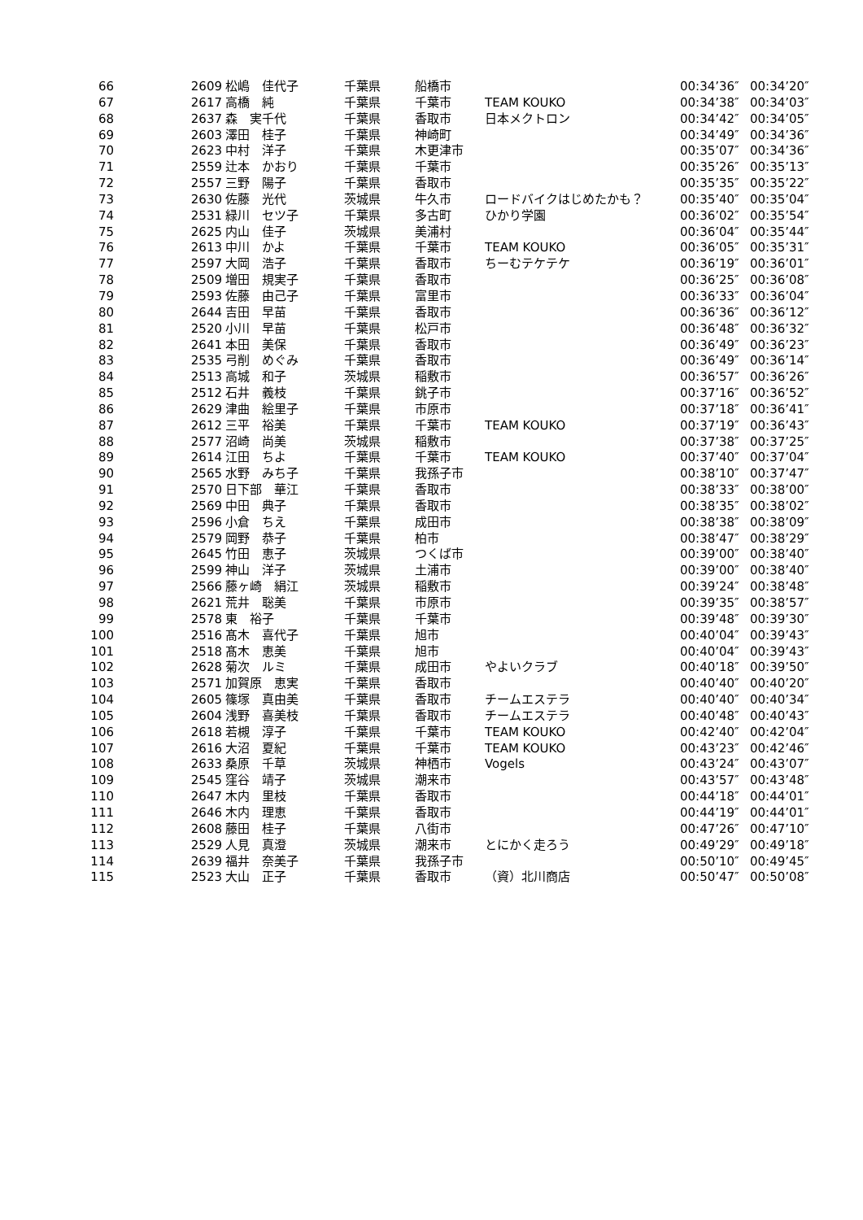| 66 | 2609 | 松嶋 佳代子 | 千葉県 | 船橋市 | | 00:34’36″ | 00:34’20″ |
| 67 | 2617 | 高橋 純 | 千葉県 | 千葉市 | TEAM KOUKO | 00:34’38″ | 00:34’03″ |
| 68 | 2637 | 森 実千代 | 千葉県 | 香取市 | 日本メクトロン | 00:34’42″ | 00:34’05″ |
| 69 | 2603 | 澤田 桂子 | 千葉県 | 神崎町 | | 00:34’49″ | 00:34’36″ |
| 70 | 2623 | 中村 洋子 | 千葉県 | 木更津市 | | 00:35’07″ | 00:34’36″ |
| 71 | 2559 | 辻本 かおり | 千葉県 | 千葉市 | | 00:35’26″ | 00:35’13″ |
| 72 | 2557 | 三野 陽子 | 千葉県 | 香取市 | | 00:35’35″ | 00:35’22″ |
| 73 | 2630 | 佐藤 光代 | 茨城県 | 牛久市 | ロードバイクはじめたかも？ | 00:35’40″ | 00:35’04″ |
| 74 | 2531 | 緑川 セツ子 | 千葉県 | 多古町 | ひかり学園 | 00:36’02″ | 00:35’54″ |
| 75 | 2625 | 内山 佳子 | 茨城県 | 美浦村 | | 00:36’04″ | 00:35’44″ |
| 76 | 2613 | 中川 かよ | 千葉県 | 千葉市 | TEAM KOUKO | 00:36’05″ | 00:35’31″ |
| 77 | 2597 | 大岡 浩子 | 千葉県 | 香取市 | ちーむテケテケ | 00:36’19″ | 00:36’01″ |
| 78 | 2509 | 増田 規実子 | 千葉県 | 香取市 | | 00:36’25″ | 00:36’08″ |
| 79 | 2593 | 佐藤 由己子 | 千葉県 | 富里市 | | 00:36’33″ | 00:36’04″ |
| 80 | 2644 | 吉田 早苗 | 千葉県 | 香取市 | | 00:36’36″ | 00:36’12″ |
| 81 | 2520 | 小川 早苗 | 千葉県 | 松戸市 | | 00:36’48″ | 00:36’32″ |
| 82 | 2641 | 本田 美保 | 千葉県 | 香取市 | | 00:36’49″ | 00:36’23″ |
| 83 | 2535 | 弓削 めぐみ | 千葉県 | 香取市 | | 00:36’49″ | 00:36’14″ |
| 84 | 2513 | 高城 和子 | 茨城県 | 稲敷市 | | 00:36’57″ | 00:36’26″ |
| 85 | 2512 | 石井 義枝 | 千葉県 | 銚子市 | | 00:37’16″ | 00:36’52″ |
| 86 | 2629 | 津曲 絵里子 | 千葉県 | 市原市 | | 00:37’18″ | 00:36’41″ |
| 87 | 2612 | 三平 裕美 | 千葉県 | 千葉市 | TEAM KOUKO | 00:37’19″ | 00:36’43″ |
| 88 | 2577 | 沼崎 尚美 | 茨城県 | 稲敷市 | | 00:37’38″ | 00:37’25″ |
| 89 | 2614 | 江田 ちよ | 千葉県 | 千葉市 | TEAM KOUKO | 00:37’40″ | 00:37’04″ |
| 90 | 2565 | 水野 みち子 | 千葉県 | 我孫子市 | | 00:38’10″ | 00:37’47″ |
| 91 | 2570 | 日下部 華江 | 千葉県 | 香取市 | | 00:38’33″ | 00:38’00″ |
| 92 | 2569 | 中田 典子 | 千葉県 | 香取市 | | 00:38’35″ | 00:38’02″ |
| 93 | 2596 | 小倉 ちえ | 千葉県 | 成田市 | | 00:38’38″ | 00:38’09″ |
| 94 | 2579 | 岡野 恭子 | 千葉県 | 柏市 | | 00:38’47″ | 00:38’29″ |
| 95 | 2645 | 竹田 恵子 | 茨城県 | つくば市 | | 00:39’00″ | 00:38’40″ |
| 96 | 2599 | 神山 洋子 | 茨城県 | 土浦市 | | 00:39’00″ | 00:38’40″ |
| 97 | 2566 | 藤ヶ崎 絹江 | 茨城県 | 稲敷市 | | 00:39’24″ | 00:38’48″ |
| 98 | 2621 | 荒井 聡美 | 千葉県 | 市原市 | | 00:39’35″ | 00:38’57″ |
| 99 | 2578 | 東 裕子 | 千葉県 | 千葉市 | | 00:39’48″ | 00:39’30″ |
| 100 | 2516 | 髙木 喜代子 | 千葉県 | 旭市 | | 00:40’04″ | 00:39’43″ |
| 101 | 2518 | 髙木 恵美 | 千葉県 | 旭市 | | 00:40’04″ | 00:39’43″ |
| 102 | 2628 | 菊次 ルミ | 千葉県 | 成田市 | やよいクラブ | 00:40’18″ | 00:39’50″ |
| 103 | 2571 | 加賀原 恵実 | 千葉県 | 香取市 | | 00:40’40″ | 00:40’20″ |
| 104 | 2605 | 篠塚 真由美 | 千葉県 | 香取市 | チームエステラ | 00:40’40″ | 00:40’34″ |
| 105 | 2604 | 浅野 喜美枝 | 千葉県 | 香取市 | チームエステラ | 00:40’48″ | 00:40’43″ |
| 106 | 2618 | 若槻 淳子 | 千葉県 | 千葉市 | TEAM KOUKO | 00:42’40″ | 00:42’04″ |
| 107 | 2616 | 大沼 夏紀 | 千葉県 | 千葉市 | TEAM KOUKO | 00:43’23″ | 00:42’46″ |
| 108 | 2633 | 桑原 千草 | 茨城県 | 神栖市 | Vogels | 00:43’24″ | 00:43’07″ |
| 109 | 2545 | 窪谷 靖子 | 茨城県 | 潮来市 | | 00:43’57″ | 00:43’48″ |
| 110 | 2647 | 木内 里枝 | 千葉県 | 香取市 | | 00:44’18″ | 00:44’01″ |
| 111 | 2646 | 木内 理恵 | 千葉県 | 香取市 | | 00:44’19″ | 00:44’01″ |
| 112 | 2608 | 藤田 桂子 | 千葉県 | 八街市 | | 00:47’26″ | 00:47’10″ |
| 113 | 2529 | 人見 真澄 | 茨城県 | 潮来市 | とにかく走ろう | 00:49’29″ | 00:49’18″ |
| 114 | 2639 | 福井 奈美子 | 千葉県 | 我孫子市 | | 00:50’10″ | 00:49’45″ |
| 115 | 2523 | 大山 正子 | 千葉県 | 香取市 | （資）北川商店 | 00:50’47″ | 00:50’08″ |